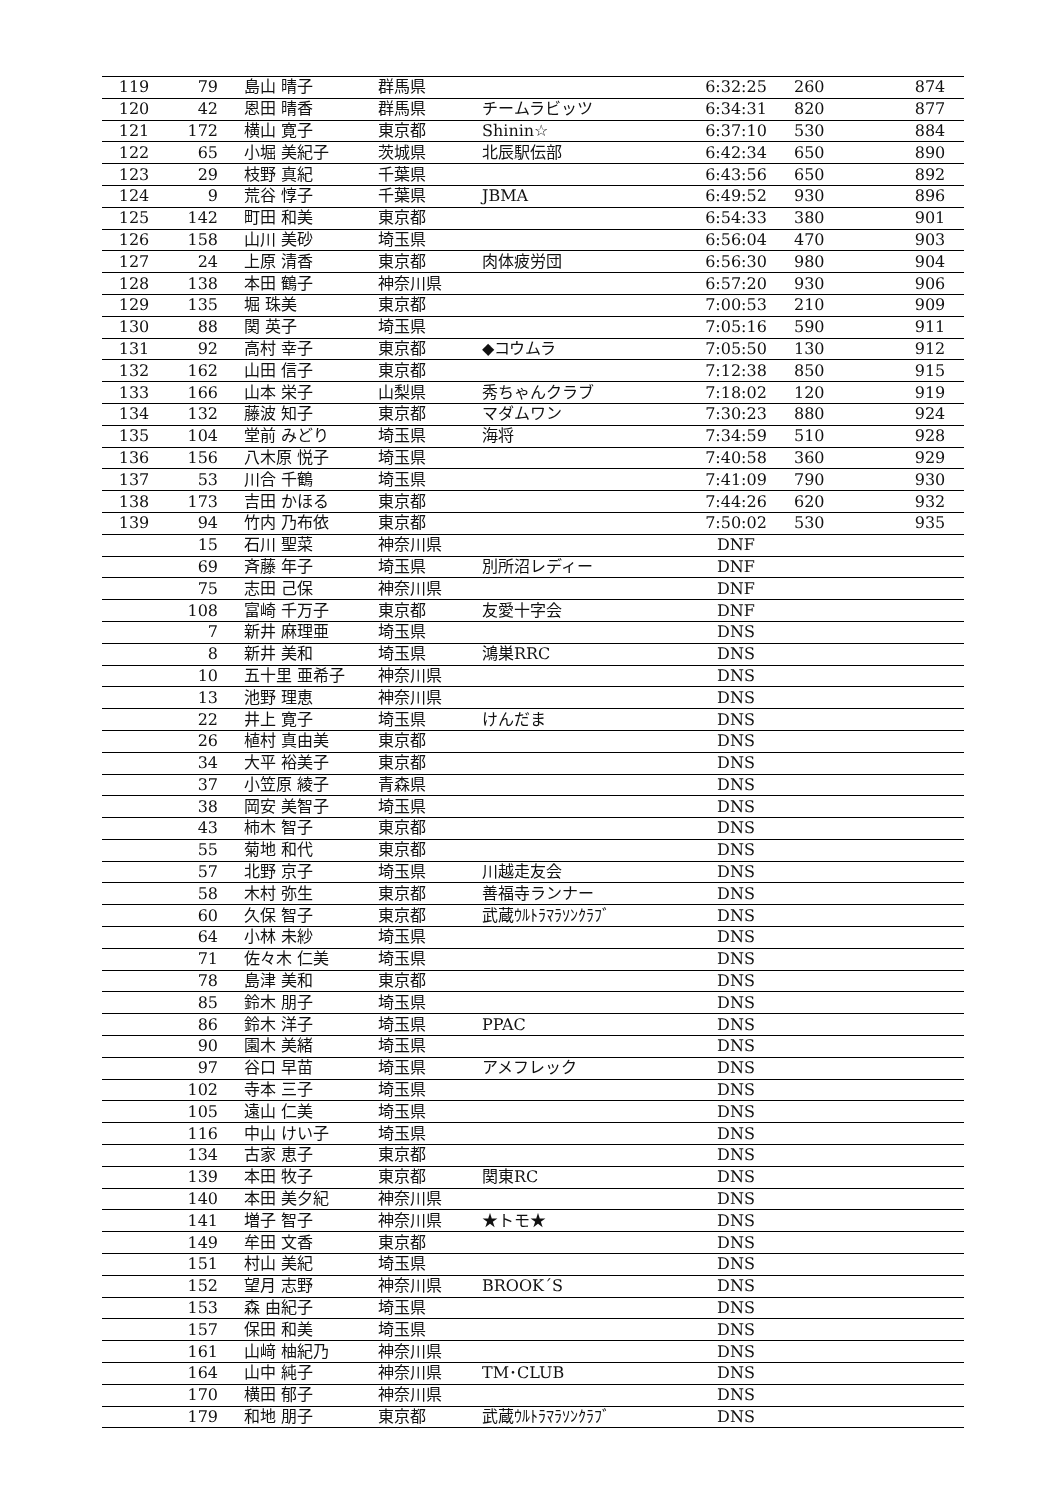| 119 | 79 | 島山 晴子 | 群馬県 | | 6:32:25 | 260 | 874 |
| 120 | 42 | 恩田 晴香 | 群馬県 | チームラビッツ | 6:34:31 | 820 | 877 |
| 121 | 172 | 横山 寛子 | 東京都 | Shinin☆ | 6:37:10 | 530 | 884 |
| 122 | 65 | 小堀 美紀子 | 茨城県 | 北辰駅伝部 | 6:42:34 | 650 | 890 |
| 123 | 29 | 枝野 真紀 | 千葉県 | | 6:43:56 | 650 | 892 |
| 124 | 9 | 荒谷 惇子 | 千葉県 | JBMA | 6:49:52 | 930 | 896 |
| 125 | 142 | 町田 和美 | 東京都 | | 6:54:33 | 380 | 901 |
| 126 | 158 | 山川 美砂 | 埼玉県 | | 6:56:04 | 470 | 903 |
| 127 | 24 | 上原 清香 | 東京都 | 肉体疲労団 | 6:56:30 | 980 | 904 |
| 128 | 138 | 本田 鶴子 | 神奈川県 | | 6:57:20 | 930 | 906 |
| 129 | 135 | 堀 珠美 | 東京都 | | 7:00:53 | 210 | 909 |
| 130 | 88 | 関 英子 | 埼玉県 | | 7:05:16 | 590 | 911 |
| 131 | 92 | 高村 幸子 | 東京都 | ◆コウムラ | 7:05:50 | 130 | 912 |
| 132 | 162 | 山田 信子 | 東京都 | | 7:12:38 | 850 | 915 |
| 133 | 166 | 山本 栄子 | 山梨県 | 秀ちゃんクラブ | 7:18:02 | 120 | 919 |
| 134 | 132 | 藤波 知子 | 東京都 | マダムワン | 7:30:23 | 880 | 924 |
| 135 | 104 | 堂前 みどり | 埼玉県 | 海将 | 7:34:59 | 510 | 928 |
| 136 | 156 | 八木原 悦子 | 埼玉県 | | 7:40:58 | 360 | 929 |
| 137 | 53 | 川合 千鶴 | 埼玉県 | | 7:41:09 | 790 | 930 |
| 138 | 173 | 吉田 かほる | 東京都 | | 7:44:26 | 620 | 932 |
| 139 | 94 | 竹内 乃布依 | 東京都 | | 7:50:02 | 530 | 935 |
| | 15 | 石川 聖菜 | 神奈川県 | | DNF | | |
| | 69 | 斉藤 年子 | 埼玉県 | 別所沼レディー | DNF | | |
| | 75 | 志田 己保 | 神奈川県 | | DNF | | |
| | 108 | 富崎 千万子 | 東京都 | 友愛十字会 | DNF | | |
| | 7 | 新井 麻理亜 | 埼玉県 | | DNS | | |
| | 8 | 新井 美和 | 埼玉県 | 鴻巣RRC | DNS | | |
| | 10 | 五十里 亜希子 | 神奈川県 | | DNS | | |
| | 13 | 池野 理恵 | 神奈川県 | | DNS | | |
| | 22 | 井上 寛子 | 埼玉県 | けんだま | DNS | | |
| | 26 | 植村 真由美 | 東京都 | | DNS | | |
| | 34 | 大平 裕美子 | 東京都 | | DNS | | |
| | 37 | 小笠原 綾子 | 青森県 | | DNS | | |
| | 38 | 岡安 美智子 | 埼玉県 | | DNS | | |
| | 43 | 柿木 智子 | 東京都 | | DNS | | |
| | 55 | 菊地 和代 | 東京都 | | DNS | | |
| | 57 | 北野 京子 | 埼玉県 | 川越走友会 | DNS | | |
| | 58 | 木村 弥生 | 東京都 | 善福寺ランナー | DNS | | |
| | 60 | 久保 智子 | 東京都 | 武蔵ｳﾙﾄﾗﾏﾗｿﾝｸﾗﾌﾞ | DNS | | |
| | 64 | 小林 未紗 | 埼玉県 | | DNS | | |
| | 71 | 佐々木 仁美 | 埼玉県 | | DNS | | |
| | 78 | 島津 美和 | 東京都 | | DNS | | |
| | 85 | 鈴木 朋子 | 埼玉県 | | DNS | | |
| | 86 | 鈴木 洋子 | 埼玉県 | PPAC | DNS | | |
| | 90 | 園木 美緒 | 埼玉県 | | DNS | | |
| | 97 | 谷口 早苗 | 埼玉県 | アメフレック | DNS | | |
| | 102 | 寺本 三子 | 埼玉県 | | DNS | | |
| | 105 | 遠山 仁美 | 埼玉県 | | DNS | | |
| | 116 | 中山 けい子 | 埼玉県 | | DNS | | |
| | 134 | 古家 恵子 | 東京都 | | DNS | | |
| | 139 | 本田 牧子 | 東京都 | 関東RC | DNS | | |
| | 140 | 本田 美夕紀 | 神奈川県 | | DNS | | |
| | 141 | 増子 智子 | 神奈川県 | ★トモ★ | DNS | | |
| | 149 | 牟田 文香 | 東京都 | | DNS | | |
| | 151 | 村山 美紀 | 埼玉県 | | DNS | | |
| | 152 | 望月 志野 | 神奈川県 | BROOK´S | DNS | | |
| | 153 | 森 由紀子 | 埼玉県 | | DNS | | |
| | 157 | 保田 和美 | 埼玉県 | | DNS | | |
| | 161 | 山﨑 柚紀乃 | 神奈川県 | | DNS | | |
| | 164 | 山中 純子 | 神奈川県 | TM･CLUB | DNS | | |
| | 170 | 横田 郁子 | 神奈川県 | | DNS | | |
| | 179 | 和地 朋子 | 東京都 | 武蔵ｳﾙﾄﾗﾏﾗｿﾝｸﾗﾌﾞ | DNS | | |